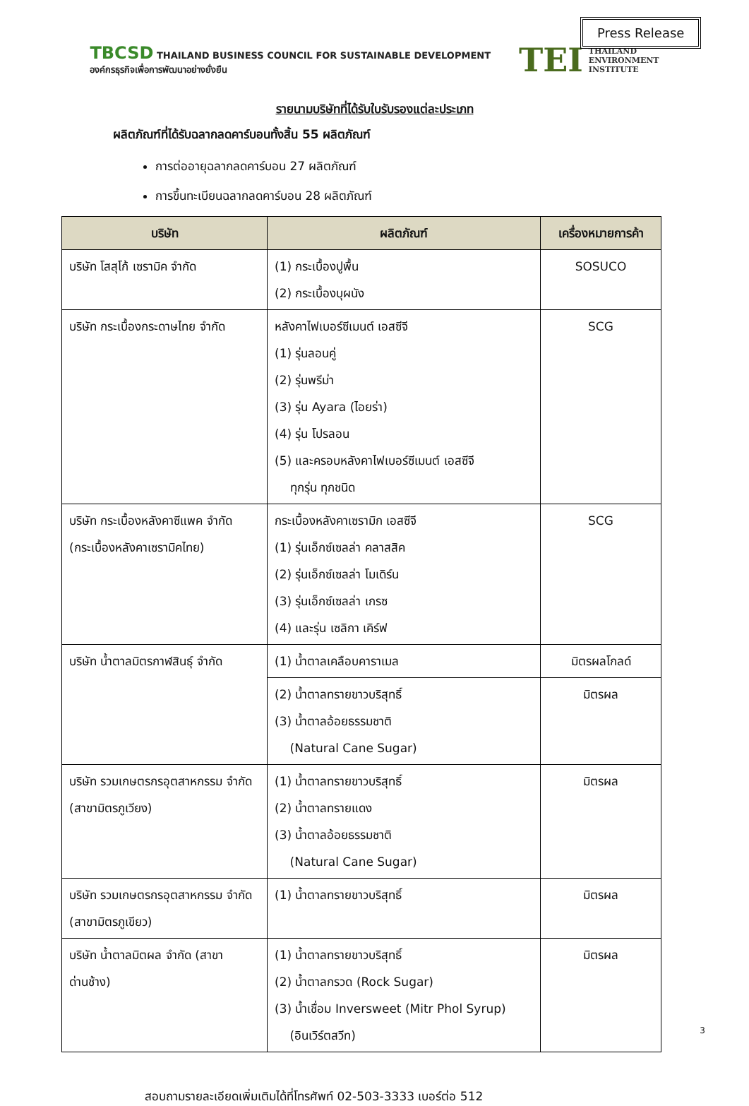Press Release
TBCSD THAILAND BUSINESS COUNCIL FOR SUSTAINABLE DEVELOPMENT
องค์กรธุรกิจเพื่อการพัฒนาอย่างยั่งยืน
TEI THAILAND
ENVIRONMENT
INSTITUTE
รายนามบริษัทที่ได้รับใบรับรองแต่ละประเภท
ผลิตภัณฑ์ที่ได้รับฉลากลดคาร์บอนทั้งสิ้น 55 ผลิตภัณฑ์
การต่ออายุฉลากลดคาร์บอน 27 ผลิตภัณฑ์
การขึ้นทะเบียนฉลากลดคาร์บอน 28 ผลิตภัณฑ์
| บริษัท | ผลิตภัณฑ์ | เครื่องหมายการค้า |
| --- | --- | --- |
| บริษัท โสสุโก้ เซรามิค จำกัด | (1) กระเบื้องปูพื้น (2) กระเบื้องบุผนัง | SOSUCO |
| บริษัท กระเบื้องกระดาษไทย จำกัด | หลังคาไฟเบอร์ซีเมนต์ เอสซีจี (1) รุ่นลอนคู่ (2) รุ่นพรีม่า (3) รุ่น Ayara (ไอยร่า) (4) รุ่น โปรลอน (5) และครอบหลังคาไฟเบอร์ซีเมนต์ เอสซีจี ทุกรุ่น ทุกชนิด | SCG |
| บริษัท กระเบื้องหลังคาซีแพค จำกัด (กระเบื้องหลังคาเซรามิคไทย) | กระเบื้องหลังคาเซรามิก เอสซีจี (1) รุ่นเอ็กซ์เซลล่า คลาสสิค (2) รุ่นเอ็กซ์เซลล่า โมเดิร์น (3) รุ่นเอ็กซ์เซลล่า เกรซ (4) และรุ่น เซลิกา เคิร์ฟ | SCG |
| บริษัท น้ำตาลมิตรกาฬสินธุ์ จำกัด | (1) น้ำตาลเคลือบคาราเมล | มิตรผลโกลด์ |
| | (2) น้ำตาลทรายขาวบริสุทธิ์ (3) น้ำตาลอ้อยธรรมชาติ (Natural Cane Sugar) | มิตรผล |
| บริษัท รวมเกษตรกรอุตสาหกรรม จำกัด (สาขามิตรภูเวียง) | (1) น้ำตาลทรายขาวบริสุทธิ์ (2) น้ำตาลทรายแดง (3) น้ำตาลอ้อยธรรมชาติ (Natural Cane Sugar) | มิตรผล |
| บริษัท รวมเกษตรกรอุตสาหกรรม จำกัด (สาขามิตรภูเขียว) | (1) น้ำตาลทรายขาวบริสุทธิ์ | มิตรผล |
| บริษัท น้ำตาลมิตผล จำกัด (สาขาด่านช้าง) | (1) น้ำตาลทรายขาวบริสุทธิ์ (2) น้ำตาลกรวด (Rock Sugar) (3) น้ำเชื่อม Inversweet (Mitr Phol Syrup) (อินเวิร์ตสวีท) | มิตรผล |
สอบถามรายละเอียดเพิ่มเติมได้ที่โทรศัพท์ 02-503-3333 เบอร์ต่อ 512
3